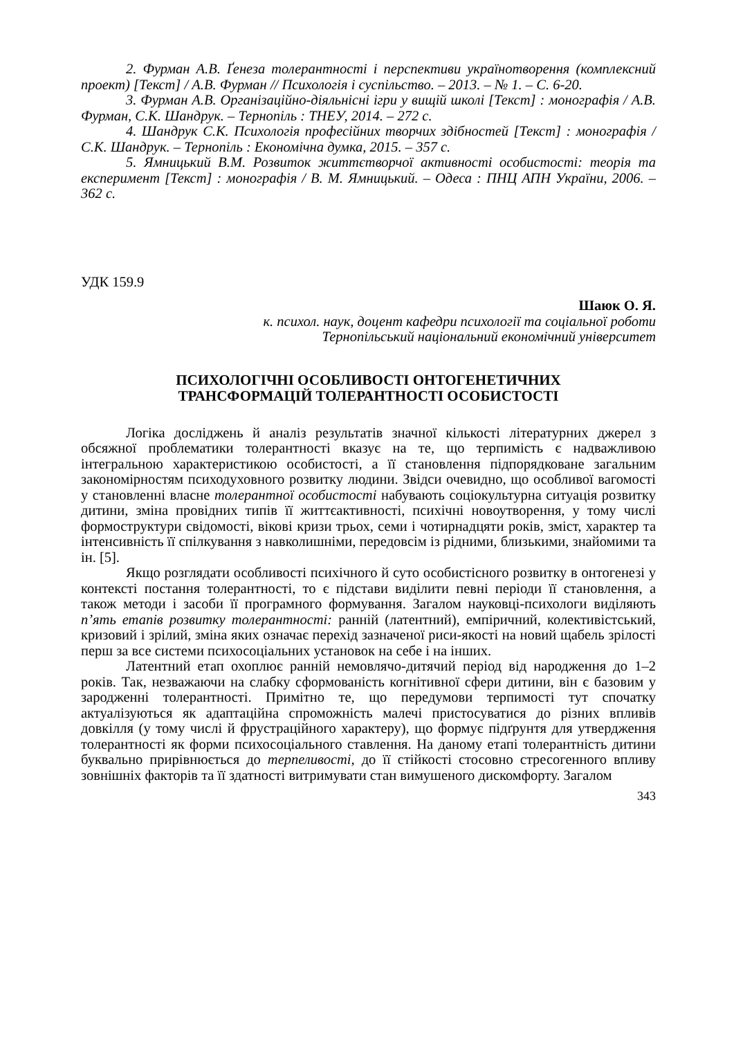2. Фурман А.В. Ґенеза толерантності і перспективи українотворення (комплексний проект) [Текст] / А.В. Фурман // Психологія і суспільство. – 2013. – № 1. – С. 6-20.
3. Фурман А.В. Організаційно-діяльнісні ігри у вищій школі [Текст] : монографія / А.В. Фурман, С.К. Шандрук. – Тернопіль : ТНЕУ, 2014. – 272 с.
4. Шандрук С.К. Психологія професійних творчих здібностей [Текст] : монографія / С.К. Шандрук. – Тернопіль : Економічна думка, 2015. – 357 с.
5. Ямницький В.М. Розвиток життєтворчої активності особистості: теорія та експеримент [Текст] : монографія / В. М. Ямницький. – Одеса : ПНЦ АПН України, 2006. – 362 с.
УДК 159.9
Шаюк О. Я.
к. психол. наук, доцент кафедри психології та соціальної роботи
Тернопільський національний економічний університет
ПСИХОЛОГІЧНІ ОСОБЛИВОСТІ ОНТОГЕНЕТИЧНИХ
ТРАНСФОРМАЦІЙ ТОЛЕРАНТНОСТІ ОСОБИСТОСТІ
Логіка досліджень й аналіз результатів значної кількості літературних джерел з обсяжної проблематики толерантності вказує на те, що терпимість є надважливою інтегральною характеристикою особистості, а її становлення підпорядковане загальним закономірностям психодуховного розвитку людини. Звідси очевидно, що особливої вагомості у становленні власне толерантної особистості набувають соціокультурна ситуація розвитку дитини, зміна провідних типів її життєактивності, психічні новоутворення, у тому числі формоструктури свідомості, вікові кризи трьох, семи і чотирнадцяти років, зміст, характер та інтенсивність її спілкування з навколишніми, передовсім із рідними, близькими, знайомими та ін. [5].
Якщо розглядати особливості психічного й суто особистісного розвитку в онтогенезі у контексті постання толерантності, то є підстави виділити певні періоди її становлення, а також методи і засоби її програмного формування. Загалом науковці-психологи виділяють п’ять етапів розвитку толерантності: ранній (латентний), емпіричний, колективістський, кризовий і зрілий, зміна яких означає перехід зазначеної риси-якості на новий щабель зрілості перш за все системи психосоціальних установок на себе і на інших.
Латентний етап охоплює ранній немовлячо-дитячий період від народження до 1–2 років. Так, незважаючи на слабку сформованість когнітивної сфери дитини, він є базовим у зародженні толерантності. Примітно те, що передумови терпимості тут спочатку актуалізуються як адаптаційна спроможність малечі пристосуватися до різних впливів довкілля (у тому числі й фрустраційного характеру), що формує підґрунтя для утвердження толерантності як форми психосоціального ставлення. На даному етапі толерантність дитини буквально прирівнюється до терпеливості, до її стійкості стосовно стресогенного впливу зовнішніх факторів та її здатності витримувати стан вимушеного дискомфорту. Загалом
343